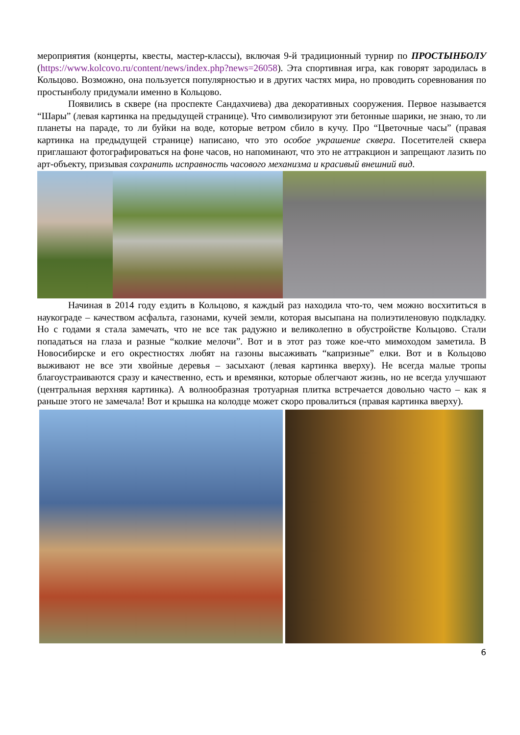мероприятия (концерты, квесты, мастер-классы), включая 9-й традиционный турнир по ПРОСТЫНБОЛУ (https://www.kolcovo.ru/content/news/index.php?news=26058). Эта спортивная игра, как говорят зародилась в Кольцово. Возможно, она пользуется популярностью и в других частях мира, но проводить соревнования по простынболу придумали именно в Кольцово.
Появились в сквере (на проспекте Сандахчиева) два декоративных сооружения. Первое называется “Шары” (левая картинка на предыдущей странице). Что символизируют эти бетонные шарики, не знаю, то ли планеты на параде, то ли буйки на воде, которые ветром сбило в кучу. Про “Цветочные часы” (правая картинка на предыдущей странице) написано, что это особое украшение сквера. Посетителей сквера приглашают фотографироваться на фоне часов, но напоминают, что это не аттракцион и запрещают лазить по арт-объекту, призывая сохранить исправность часового механизма и красивый внешний вид.
Начиная в 2014 году ездить в Кольцово, я каждый раз находила что-то, чем можно восхититься в наукограде – качеством асфальта, газонами, кучей земли, которая высыпана на полиэтиленовую подкладку. Но с годами я стала замечать, что не все так радужно и великолепно в обустройстве Кольцово. Стали попадаться на глаза и разные “колкие мелочи”. Вот и в этот раз тоже кое-что мимоходом заметила. В Новосибирске и его окрестностях любят на газоны высаживать “капризные” елки. Вот и в Кольцово выживают не все эти хвойные деревья – засыхают (левая картинка вверху). Не всегда малые тропы благоустраиваются сразу и качественно, есть и времянки, которые облегчают жизнь, но не всегда улучшают (центральная верхняя картинка). А волнообразная тротуарная плитка встречается довольно часто – как я раньше этого не замечала! Вот и крышка на колодце может скоро провалиться (правая картинка вверху).
6